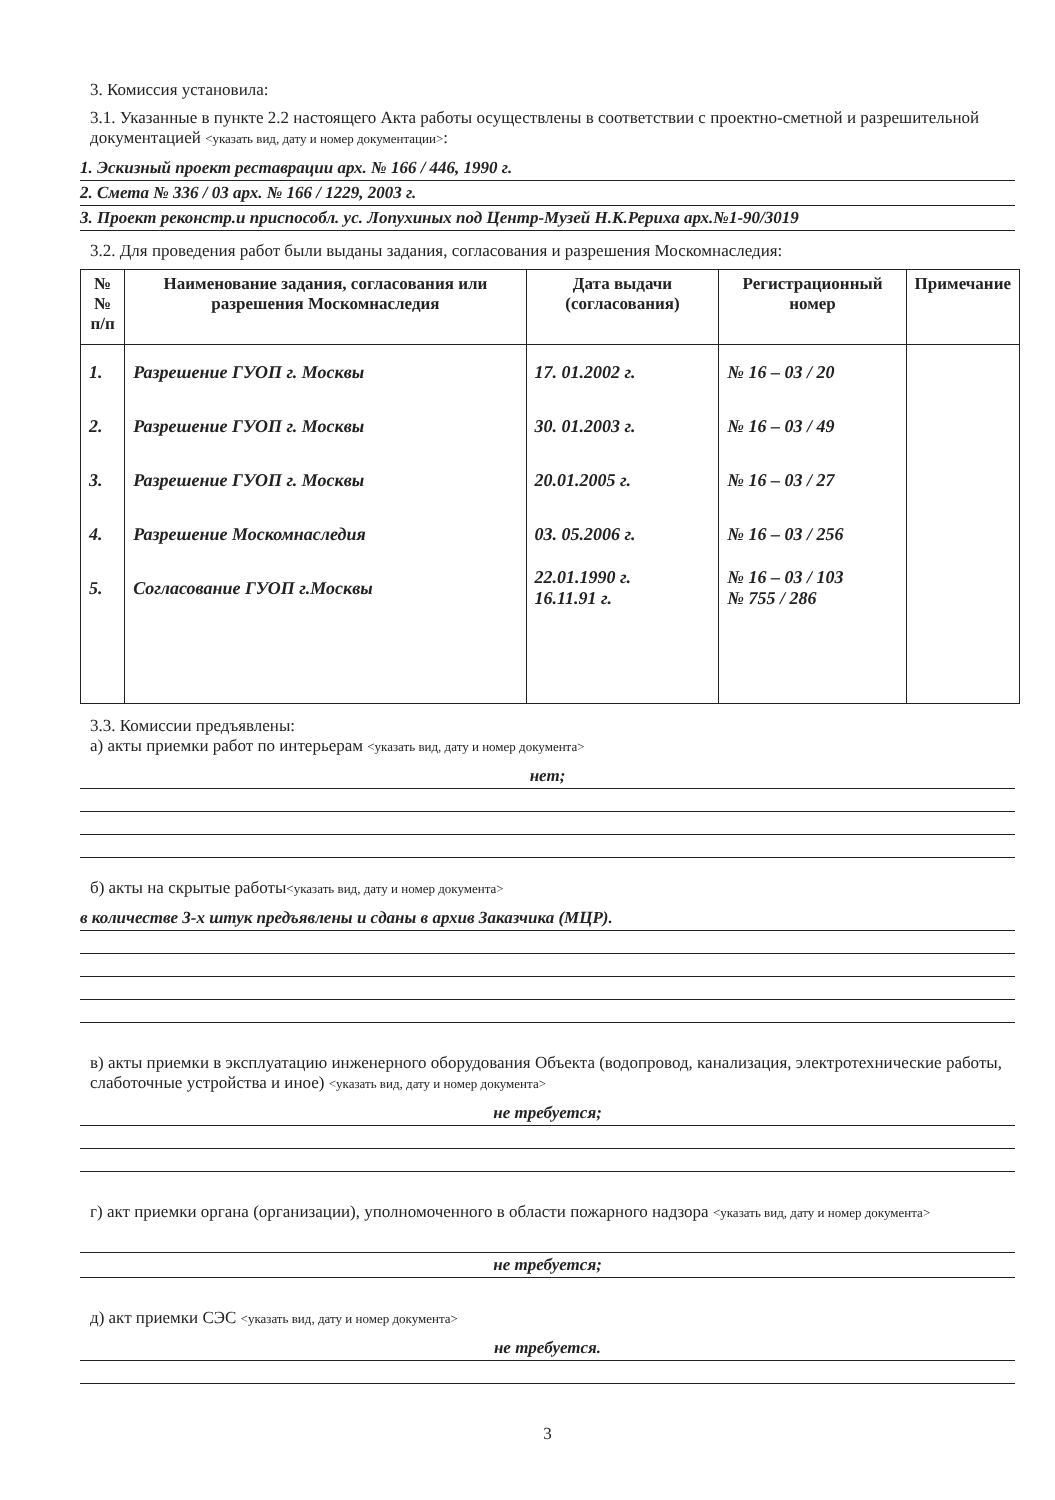3. Комиссия установила:
3.1. Указанные в пункте 2.2 настоящего Акта работы осуществлены в соответствии с проектно-сметной и разрешительной документацией <указать вид, дату и номер документации>:
1. Эскизный проект реставрации арх. № 166 / 446, 1990 г.
2. Смета № 336 / 03 арх. № 166 / 1229, 2003 г.
3. Проект реконстр.и приспособл. ус. Лопухиных под Центр-Музей Н.К.Рериха арх.№1-90/3019
3.2. Для проведения работ были выданы задания, согласования и разрешения Москомнаследия:
| №№ п/п | Наименование задания, согласования или разрешения Москомнаследия | Дата выдачи (согласования) | Регистрационный номер | Примечание |
| --- | --- | --- | --- | --- |
| 1. | Разрешение ГУОП г. Москвы | 17. 01.2002 г. | № 16 – 03 / 20 | |
| 2. | Разрешение ГУОП г. Москвы | 30. 01.2003 г. | № 16 – 03 / 49 | |
| 3. | Разрешение ГУОП г. Москвы | 20.01.2005 г. | № 16 – 03 / 27 | |
| 4. | Разрешение Москомнаследия | 03. 05.2006 г. | № 16 – 03 / 256 | |
| 5. | Согласование ГУОП г.Москвы | 22.01.1990 г. 16.11.91 г. | № 16 – 03 / 103 № 755 / 286 | |
3.3. Комиссии предъявлены:
а) акты приемки работ по интерьерам <указать вид, дату и номер документа>
нет;
б) акты на скрытые работы<указать вид, дату и номер документа>
в количестве 3-х штук предъявлены и сданы в архив Заказчика (МЦР).
в) акты приемки в эксплуатацию инженерного оборудования Объекта (водопровод, канализация, электротехнические работы, слаботочные устройства и иное) <указать вид, дату и номер документа>
не требуется;
г) акт приемки органа (организации), уполномоченного в области пожарного надзора <указать вид, дату и номер документа>
не требуется;
д) акт приемки СЭС <указать вид, дату и номер документа>
не требуется.
3